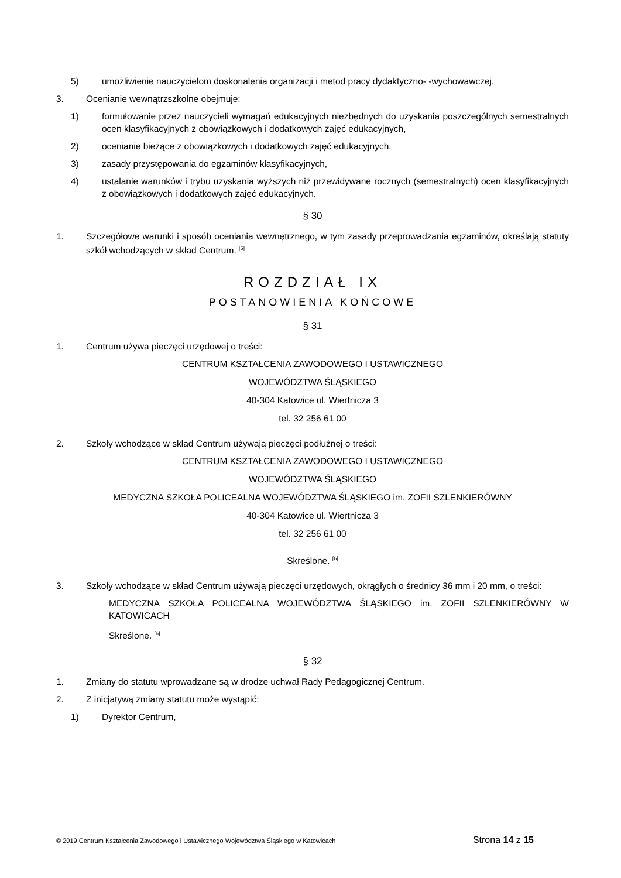5) umożliwienie nauczycielom doskonalenia organizacji i metod pracy dydaktyczno- -wychowawczej.
3. Ocenianie wewnątrzszkolne obejmuje:
1) formułowanie przez nauczycieli wymagań edukacyjnych niezbędnych do uzyskania poszczególnych semestralnych ocen klasyfikacyjnych z obowiązkowych i dodatkowych zajęć edukacyjnych,
2) ocenianie bieżące z obowiązkowych i dodatkowych zajęć edukacyjnych,
3) zasady przystępowania do egzaminów klasyfikacyjnych,
4) ustalanie warunków i trybu uzyskania wyższych niż przewidywane rocznych (semestralnych) ocen klasyfikacyjnych z obowiązkowych i dodatkowych zajęć edukacyjnych.
§ 30
1. Szczegółowe warunki i sposób oceniania wewnętrznego, w tym zasady przeprowadzania egzaminów, określają statuty szkół wchodzących w skład Centrum. <sup>[5]</sup>
ROZDZIAŁ IX
POSTANOWIENIA KOŃCOWE
§ 31
1. Centrum używa pieczęci urzędowej o treści:
CENTRUM KSZTAŁCENIA ZAWODOWEGO I USTAWICZNEGO
WOJEWÓDZTWA ŚLĄSKIEGO
40-304 Katowice ul. Wiertnicza 3
tel. 32 256 61 00
2. Szkoły wchodzące w skład Centrum używają pieczęci podłużnej o treści:
CENTRUM KSZTAŁCENIA ZAWODOWEGO I USTAWICZNEGO
WOJEWÓDZTWA ŚLĄSKIEGO
MEDYCZNA SZKOŁA POLICEALNA WOJEWÓDZTWA ŚLĄSKIEGO im. ZOFII SZLENKIERÓWNY
40-304 Katowice ul. Wiertnicza 3
tel. 32 256 61 00
Skreślone. <sup>[6]</sup>
3. Szkoły wchodzące w skład Centrum używają pieczęci urzędowych, okrągłych o średnicy 36 mm i 20 mm, o treści:
MEDYCZNA SZKOŁA POLICEALNA WOJEWÓDZTWA ŚLĄSKIEGO im. ZOFII SZLENKIERÓWNY W KATOWICACH
Skreślone. <sup>[6]</sup>
§ 32
1. Zmiany do statutu wprowadzane są w drodze uchwał Rady Pedagogicznej Centrum.
2. Z inicjatywą zmiany statutu może wystąpić:
1) Dyrektor Centrum,
© 2019 Centrum Kształcenia Zawodowego i Ustawicznego Województwa Śląskiego w Katowicach Strona 14 z 15